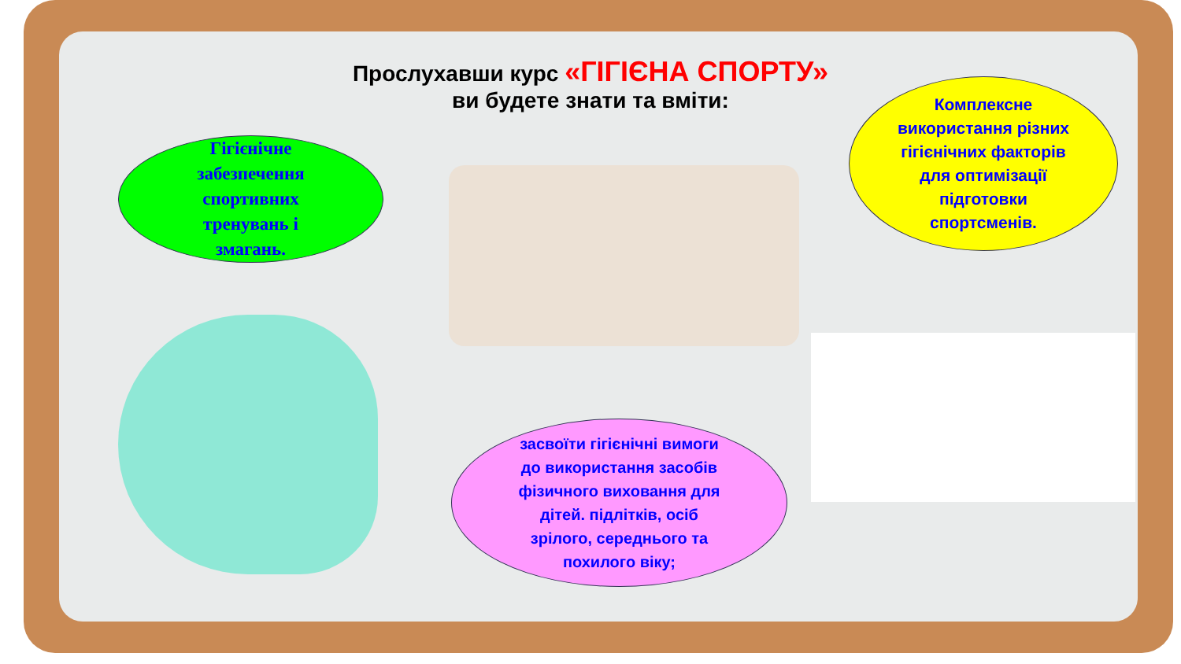Прослухавши курс «ГІГІЄНА СПОРТУ»
ви будете знати та вміти:
Гігієнічне
забезпечення
спортивних
тренувань і
змагань.
Комплексне
використання різних
гігієнічних факторів
для оптимізації
підготовки
спортсменів.
засвоїти гігієнічні вимоги
до використання засобів
фізичного виховання для
дітей. підлітків, осіб
зрілого, середнього та
похилого віку;